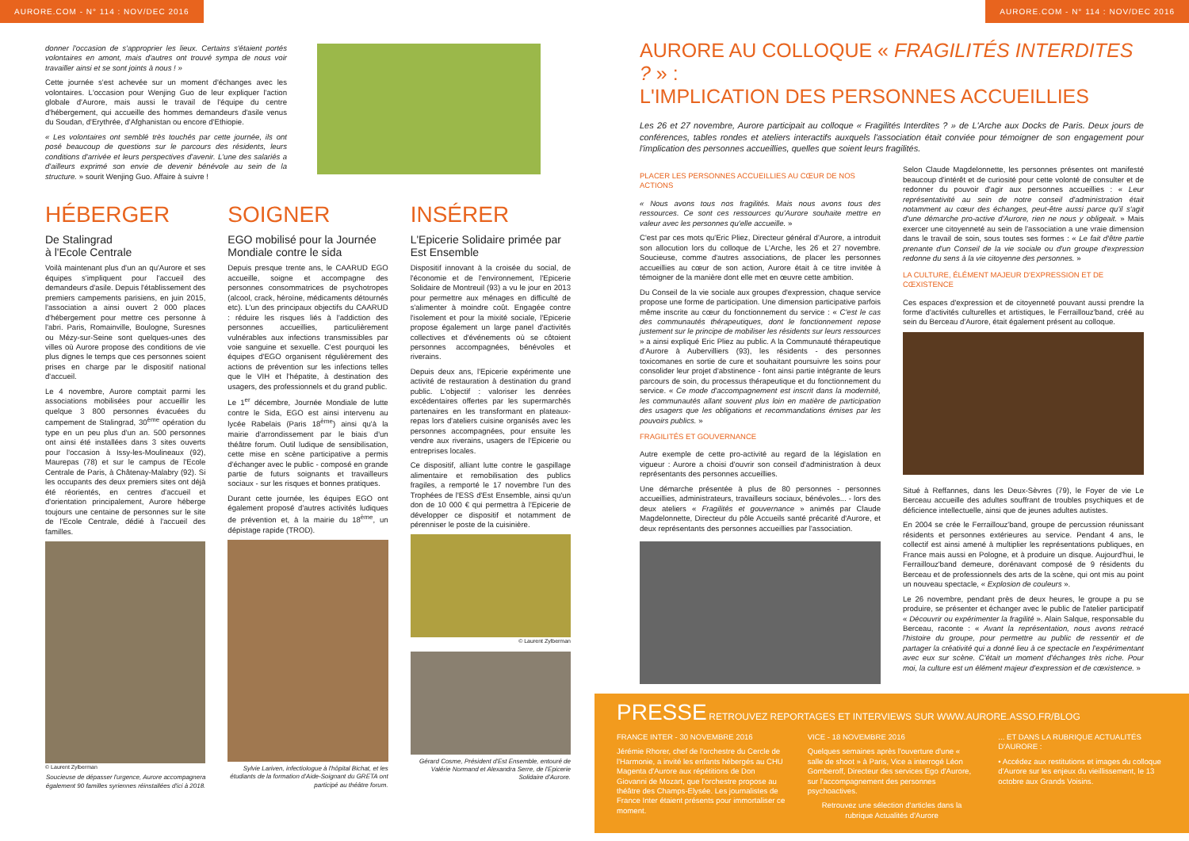AURORE.COM - N° 114 : NOV/DEC 2016
donner l'occasion de s'approprier les lieux. Certains s'étaient portés volontaires en amont, mais d'autres ont trouvé sympa de nous voir travailler ainsi et se sont joints à nous ! »
Cette journée s'est achevée sur un moment d'échanges avec les volontaires. L'occasion pour Wenjing Guo de leur expliquer l'action globale d'Aurore, mais aussi le travail de l'équipe du centre d'hébergement, qui accueille des hommes demandeurs d'asile venus du Soudan, d'Erythrée, d'Afghanistan ou encore d'Ethiopie.
« Les volontaires ont semblé très touchés par cette journée, ils ont posé beaucoup de questions sur le parcours des résidents, leurs conditions d'arrivée et leurs perspectives d'avenir. L'une des salariés a d'ailleurs exprimé son envie de devenir bénévole au sein de la structure. » sourit Wenjing Guo. Affaire à suivre !
HÉBERGER
De Stalingrad
à l'Ecole Centrale
Voilà maintenant plus d'un an qu'Aurore et ses équipes s'impliquent pour l'accueil des demandeurs d'asile. Depuis l'établissement des premiers campements parisiens, en juin 2015, l'association a ainsi ouvert 2 000 places d'hébergement pour mettre ces personne à l'abri. Paris, Romainville, Boulogne, Suresnes ou Mézy-sur-Seine sont quelques-unes des villes où Aurore propose des conditions de vie plus dignes le temps que ces personnes soient prises en charge par le dispositif national d'accueil.
Le 4 novembre, Aurore comptait parmi les associations mobilisées pour accueillir les quelque 3 800 personnes évacuées du campement de Stalingrad, 30<sup>ème</sup> opération du type en un peu plus d'un an. 500 personnes ont ainsi été installées dans 3 sites ouverts pour l'occasion à Issy-les-Moulineaux (92), Maurepas (78) et sur le campus de l'Ecole Centrale de Paris, à Châtenay-Malabry (92). Si les occupants des deux premiers sites ont déjà été réorientés, en centres d'accueil et d'orientation principalement, Aurore héberge toujours une centaine de personnes sur le site de l'Ecole Centrale, dédié à l'accueil des familles.
© Laurent Zylberman
Soucieuse de dépasser l'urgence, Aurore accompagnera également 90 familles syriennes réinstallées d'ici à 2018.
SOIGNER
EGO mobilisé pour la Journée Mondiale contre le sida
Depuis presque trente ans, le CAARUD EGO accueille, soigne et accompagne des personnes consommatrices de psychotropes (alcool, crack, héroïne, médicaments détournés etc). L'un des principaux objectifs du CAARUD : réduire les risques liés à l'addiction des personnes accueillies, particulièrement vulnérables aux infections transmissibles par voie sanguine et sexuelle. C'est pourquoi les équipes d'EGO organisent régulièrement des actions de prévention sur les infections telles que le VIH et l'hépatite, à destination des usagers, des professionnels et du grand public.
Le 1<sup>er</sup> décembre, Journée Mondiale de lutte contre le Sida, EGO est ainsi intervenu au lycée Rabelais (Paris 18<sup>ème</sup>) ainsi qu'à la mairie d'arrondissement par le biais d'un théâtre forum. Outil ludique de sensibilisation, cette mise en scène participative a permis d'échanger avec le public - composé en grande partie de futurs soignants et travailleurs sociaux - sur les risques et bonnes pratiques.
Durant cette journée, les équipes EGO ont également proposé d'autres activités ludiques de prévention et, à la mairie du 18<sup>ème</sup>, un dépistage rapide (TROD).
Sylvie Lariven, infectiologue à l'hôpital Bichat, et les étudiants de la formation d'Aide-Soignant du GRETA ont participé au théâtre forum.
INSÉRER
L'Epicerie Solidaire primée par Est Ensemble
Dispositif innovant à la croisée du social, de l'économie et de l'environnement, l'Epicerie Solidaire de Montreuil (93) a vu le jour en 2013 pour permettre aux ménages en difficulté de s'alimenter à moindre coût. Engagée contre l'isolement et pour la mixité sociale, l'Epicerie propose également un large panel d'activités collectives et d'événements où se côtoient personnes accompagnées, bénévoles et riverains.
Depuis deux ans, l'Epicerie expérimente une activité de restauration à destination du grand public. L'objectif : valoriser les denrées excédentaires offertes par les supermarchés partenaires en les transformant en plateaux-repas lors d'ateliers cuisine organisés avec les personnes accompagnées, pour ensuite les vendre aux riverains, usagers de l'Epicerie ou entreprises locales.
Ce dispositif, alliant lutte contre le gaspillage alimentaire et remobilisation des publics fragiles, a remporté le 17 novembre l'un des Trophées de l'ESS d'Est Ensemble, ainsi qu'un don de 10 000 € qui permettra à l'Epicerie de développer ce dispositif et notamment de pérenniser le poste de la cuisinière.
© Laurent Zylberman
Gérard Cosme, Président d'Est Ensemble, entouré de Valérie Normand et Alexandra Serre, de l'Epicerie Solidaire d'Aurore.
AURORE.COM - N° 114 : NOV/DEC 2016
AURORE AU COLLOQUE « FRAGILITÉS INTERDITES ? » :
L'IMPLICATION DES PERSONNES ACCUEILLIES
Les 26 et 27 novembre, Aurore participait au colloque « Fragilités Interdites ? » de L'Arche aux Docks de Paris. Deux jours de conférences, tables rondes et ateliers interactifs auxquels l'association était conviée pour témoigner de son engagement pour l'implication des personnes accueillies, quelles que soient leurs fragilités.
PLACER LES PERSONNES ACCUEILLIES AU CŒUR DE NOS ACTIONS
« Nous avons tous nos fragilités. Mais nous avons tous des ressources. Ce sont ces ressources qu'Aurore souhaite mettre en valeur avec les personnes qu'elle accueille. »
C'est par ces mots qu'Eric Pliez, Directeur général d'Aurore, a introduit son allocution lors du colloque de L'Arche, les 26 et 27 novembre. Soucieuse, comme d'autres associations, de placer les personnes accueillies au cœur de son action, Aurore était à ce titre invitée à témoigner de la manière dont elle met en œuvre cette ambition.
Du Conseil de la vie sociale aux groupes d'expression, chaque service propose une forme de participation. Une dimension participative parfois même inscrite au cœur du fonctionnement du service : « C'est le cas des communautés thérapeutiques, dont le fonctionnement repose justement sur le principe de mobiliser les résidents sur leurs ressources » a ainsi expliqué Eric Pliez au public. A la Communauté thérapeutique d'Aurore à Aubervilliers (93), les résidents - des personnes toxicomanes en sortie de cure et souhaitant poursuivre les soins pour consolider leur projet d'abstinence - font ainsi partie intégrante de leurs parcours de soin, du processus thérapeutique et du fonctionnement du service. « Ce mode d'accompagnement est inscrit dans la modernité, les communautés allant souvent plus loin en matière de participation des usagers que les obligations et recommandations émises par les pouvoirs publics. »
FRAGILITÉS ET GOUVERNANCE
Autre exemple de cette pro-activité au regard de la législation en vigueur : Aurore a choisi d'ouvrir son conseil d'administration à deux représentants des personnes accueillies.
Une démarche présentée à plus de 80 personnes - personnes accueillies, administrateurs, travailleurs sociaux, bénévoles... - lors des deux ateliers « Fragilités et gouvernance » animés par Claude Magdelonnette, Directeur du pôle Accueils santé précarité d'Aurore, et deux représentants des personnes accueillies par l'association.
Selon Claude Magdelonnette, les personnes présentes ont manifesté beaucoup d'intérêt et de curiosité pour cette volonté de consulter et de redonner du pouvoir d'agir aux personnes accueillies : « Leur représentativité au sein de notre conseil d'administration était notamment au cœur des échanges, peut-être aussi parce qu'il s'agit d'une démarche pro-active d'Aurore, rien ne nous y obligeait. » Mais exercer une citoyenneté au sein de l'association a une vraie dimension dans le travail de soin, sous toutes ses formes : « Le fait d'être partie prenante d'un Conseil de la vie sociale ou d'un groupe d'expression redonne du sens à la vie citoyenne des personnes. »
LA CULTURE, ÉLÉMENT MAJEUR D'EXPRESSION ET DE CŒXISTENCE
Ces espaces d'expression et de citoyenneté pouvant aussi prendre la forme d'activités culturelles et artistiques, le Ferraillouz'band, créé au sein du Berceau d'Aurore, était également présent au colloque.
Situé à Reffannes, dans les Deux-Sèvres (79), le Foyer de vie Le Berceau accueille des adultes souffrant de troubles psychiques et de déficience intellectuelle, ainsi que de jeunes adultes autistes.
En 2004 se crée le Ferraillouz'band, groupe de percussion réunissant résidents et personnes extérieures au service. Pendant 4 ans, le collectif est ainsi amené à multiplier les représentations publiques, en France mais aussi en Pologne, et à produire un disque. Aujourd'hui, le Ferraillouz'band demeure, dorénavant composé de 9 résidents du Berceau et de professionnels des arts de la scène, qui ont mis au point un nouveau spectacle, « Explosion de couleurs ».
Le 26 novembre, pendant près de deux heures, le groupe a pu se produire, se présenter et échanger avec le public de l'atelier participatif « Découvrir ou expérimenter la fragilité ». Alain Salque, responsable du Berceau, raconte : « Avant la représentation, nous avons retracé l'histoire du groupe, pour permettre au public de ressentir et de partager la créativité qui a donné lieu à ce spectacle en l'expérimentant avec eux sur scène. C'était un moment d'échanges très riche. Pour moi, la culture est un élément majeur d'expression et de cœxistence. »
PRESSE RETROUVEZ REPORTAGES ET INTERVIEWS SUR WWW.AURORE.ASSO.FR/BLOG
FRANCE INTER - 30 NOVEMBRE 2016
Jérémie Rhorer, chef de l'orchestre du Cercle de l'Harmonie, a invité les enfants hébergés au CHU Magenta d'Aurore aux répétitions de Don Giovanni de Mozart, que l'orchestre propose au théâtre des Champs-Elysée. Les journalistes de France Inter étaient présents pour immortaliser ce moment.
VICE - 18 NOVEMBRE 2016
Quelques semaines après l'ouverture d'une « salle de shoot » à Paris, Vice a interrogé Léon Gomberoff, Directeur des services Ego d'Aurore, sur l'accompagnement des personnes psychoactives.
Retrouvez une sélection d'articles dans la rubrique Actualités d'Aurore
... ET DANS LA RUBRIQUE ACTUALITÉS D'AURORE :
• Accédez aux restitutions et images du colloque d'Aurore sur les enjeux du vieillissement, le 13 octobre aux Grands Voisins.